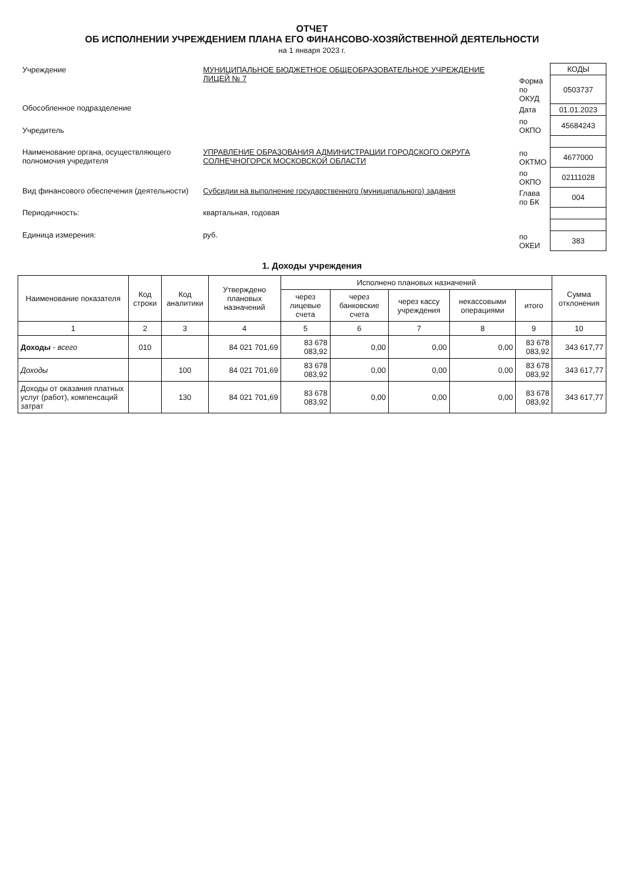ОТЧЕТ
ОБ ИСПОЛНЕНИИ УЧРЕЖДЕНИЕМ ПЛАНА ЕГО ФИНАНСОВО-ХОЗЯЙСТВЕННОЙ ДЕЯТЕЛЬНОСТИ
на 1 января 2023 г.
| Учреждение | МУНИЦИПАЛЬНОЕ БЮДЖЕТНОЕ ОБЩЕОБРАЗОВАТЕЛЬНОЕ УЧРЕЖДЕНИЕ ЛИЦЕЙ № 7 |
| Обособленное подразделение | |
| Учредитель | |
| Наименование органа, осуществляющего полномочия учредителя | УПРАВЛЕНИЕ ОБРАЗОВАНИЯ АДМИНИСТРАЦИИ ГОРОДСКОГО ОКРУГА СОЛНЕЧНОГОРСК МОСКОВСКОЙ ОБЛАСТИ |
| Вид финансового обеспечения (деятельности) | Субсидии на выполнение государственного (муниципального) задания |
| Периодичность: | квартальная, годовая |
| Единица измерения: | руб. |
| | КОДЫ |
| Форма по ОКУД | 0503737 |
| Дата | 01.01.2023 |
| по ОКПО | 45684243 |
| по ОКТМО | 4677000 |
| по ОКПО | 02111028 |
| Глава по БК | 004 |
| по ОКЕИ | 383 |
1. Доходы учреждения
| Наименование показателя | Код строки | Код аналитики | Утверждено плановых назначений | Исполнено плановых назначений | | | | | Сумма отклонения |
| --- | --- | --- | --- | --- | --- | --- | --- | --- | --- |
| | | | | через лицевые счета | через банковские счета | через кассу учреждения | некассовыми операциями | итого | |
| 1 | 2 | 3 | 4 | 5 | 6 | 7 | 8 | 9 | 10 |
| Доходы - всего | 010 | | 84 021 701,69 | 83 678 083,92 | 0,00 | 0,00 | 0,00 | 83 678 083,92 | 343 617,77 |
| Доходы | | 100 | 84 021 701,69 | 83 678 083,92 | 0,00 | 0,00 | 0,00 | 83 678 083,92 | 343 617,77 |
| Доходы от оказания платных услуг (работ), компенсаций затрат | | 130 | 84 021 701,69 | 83 678 083,92 | 0,00 | 0,00 | 0,00 | 83 678 083,92 | 343 617,77 |